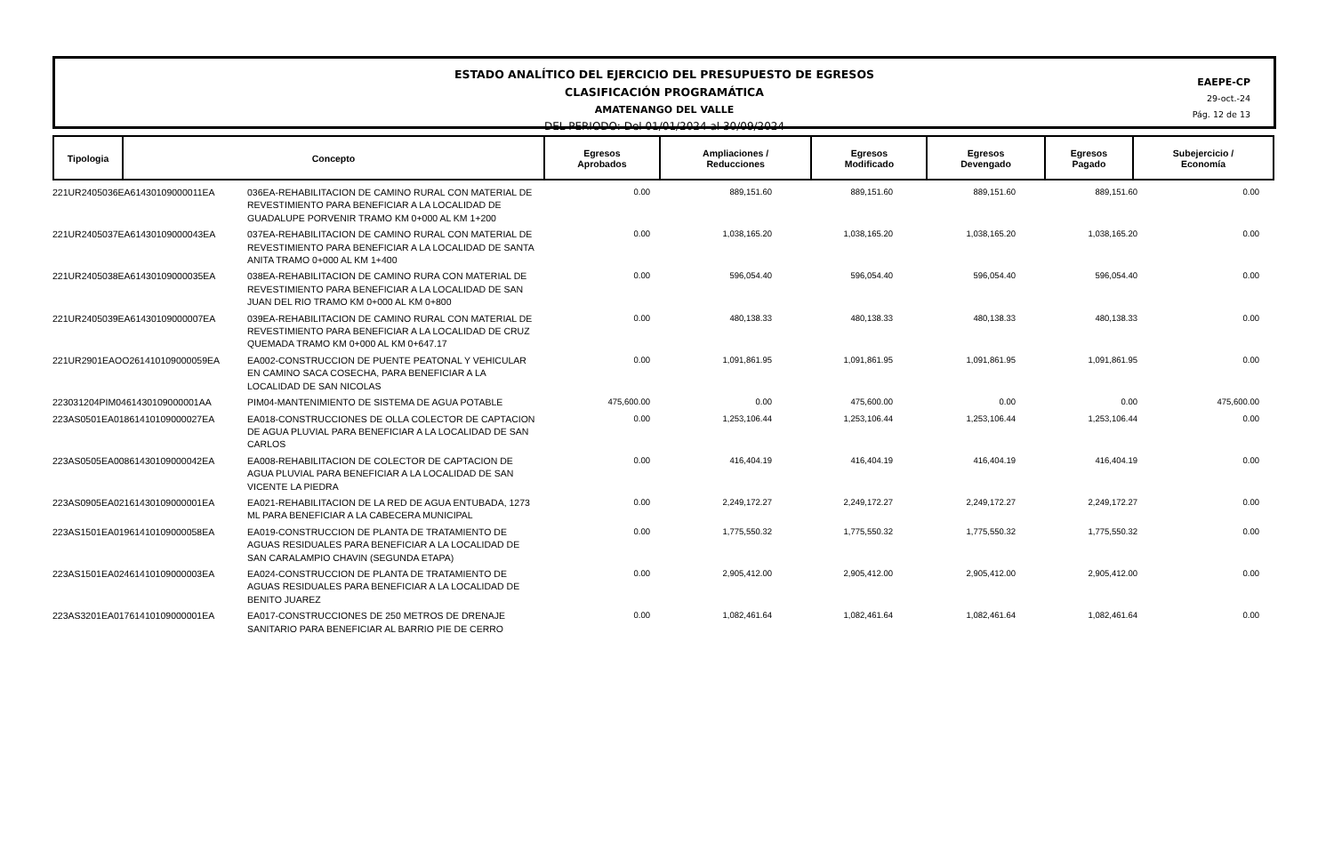ESTADO ANALÍTICO DEL EJERCICIO DEL PRESUPUESTO DE EGRESOS
CLASIFICACIÓN PROGRAMÁTICA
AMATENANGO DEL VALLE
DEL PERIODO: Del 01/01/2024 al 30/09/2024
EAEPE-CP
29-oct.-24
Pág. 12 de 13
| Tipologia | Concepto | Egresos Aprobados | Ampliaciones / Reducciones | Egresos Modificado | Egresos Devengado | Egresos Pagado | Subejercicio / Economía |
| --- | --- | --- | --- | --- | --- | --- | --- |
| 221UR2405036EA61430109000011EA | 036EA-REHABILITACION DE CAMINO RURAL CON MATERIAL DE REVESTIMIENTO PARA BENEFICIAR A LA LOCALIDAD DE GUADALUPE PORVENIR TRAMO KM 0+000 AL KM 1+200 | 0.00 | 889,151.60 | 889,151.60 | 889,151.60 | 889,151.60 | 0.00 |
| 221UR2405037EA61430109000043EA | 037EA-REHABILITACION DE CAMINO RURAL CON MATERIAL DE REVESTIMIENTO PARA BENEFICIAR A LA LOCALIDAD DE SANTA ANITA TRAMO 0+000 AL KM 1+400 | 0.00 | 1,038,165.20 | 1,038,165.20 | 1,038,165.20 | 1,038,165.20 | 0.00 |
| 221UR2405038EA61430109000035EA | 038EA-REHABILITACION DE CAMINO RURA CON MATERIAL DE REVESTIMIENTO PARA BENEFICIAR A LA LOCALIDAD DE SAN JUAN DEL RIO TRAMO KM 0+000 AL KM 0+800 | 0.00 | 596,054.40 | 596,054.40 | 596,054.40 | 596,054.40 | 0.00 |
| 221UR2405039EA61430109000007EA | 039EA-REHABILITACION DE CAMINO RURAL CON MATERIAL DE REVESTIMIENTO PARA BENEFICIAR A LA LOCALIDAD DE CRUZ QUEMADA TRAMO KM 0+000 AL KM 0+647.17 | 0.00 | 480,138.33 | 480,138.33 | 480,138.33 | 480,138.33 | 0.00 |
| 221UR2901EAOO261410109000059EA | EA002-CONSTRUCCION DE PUENTE PEATONAL Y VEHICULAR EN CAMINO SACA COSECHA, PARA BENEFICIAR A LA LOCALIDAD DE SAN NICOLAS | 0.00 | 1,091,861.95 | 1,091,861.95 | 1,091,861.95 | 1,091,861.95 | 0.00 |
| 223031204PIM0461430109000001AA | PIM04-MANTENIMIENTO DE SISTEMA DE AGUA POTABLE | 475,600.00 | 0.00 | 475,600.00 | 0.00 | 0.00 | 475,600.00 |
| 223AS0501EA01861410109000027EA | EA018-CONSTRUCCIONES DE OLLA COLECTOR DE CAPTACION DE AGUA PLUVIAL PARA BENEFICIAR A LA LOCALIDAD DE SAN CARLOS | 0.00 | 1,253,106.44 | 1,253,106.44 | 1,253,106.44 | 1,253,106.44 | 0.00 |
| 223AS0505EA00861430109000042EA | EA008-REHABILITACION DE COLECTOR DE CAPTACION DE AGUA PLUVIAL PARA BENEFICIAR A LA LOCALIDAD DE SAN VICENTE LA PIEDRA | 0.00 | 416,404.19 | 416,404.19 | 416,404.19 | 416,404.19 | 0.00 |
| 223AS0905EA02161430109000001EA | EA021-REHABILITACION DE LA RED DE AGUA ENTUBADA, 1273 ML PARA BENEFICIAR A LA CABECERA MUNICIPAL | 0.00 | 2,249,172.27 | 2,249,172.27 | 2,249,172.27 | 2,249,172.27 | 0.00 |
| 223AS1501EA01961410109000058EA | EA019-CONSTRUCCION DE PLANTA DE TRATAMIENTO DE AGUAS RESIDUALES PARA BENEFICIAR A LA LOCALIDAD DE SAN CARALAMPIO CHAVIN (SEGUNDA ETAPA) | 0.00 | 1,775,550.32 | 1,775,550.32 | 1,775,550.32 | 1,775,550.32 | 0.00 |
| 223AS1501EA02461410109000003EA | EA024-CONSTRUCCION DE PLANTA DE TRATAMIENTO DE AGUAS RESIDUALES PARA BENEFICIAR A LA LOCALIDAD DE BENITO JUAREZ | 0.00 | 2,905,412.00 | 2,905,412.00 | 2,905,412.00 | 2,905,412.00 | 0.00 |
| 223AS3201EA01761410109000001EA | EA017-CONSTRUCCIONES DE 250 METROS DE DRENAJE SANITARIO PARA BENEFICIAR AL BARRIO PIE DE CERRO | 0.00 | 1,082,461.64 | 1,082,461.64 | 1,082,461.64 | 1,082,461.64 | 0.00 |